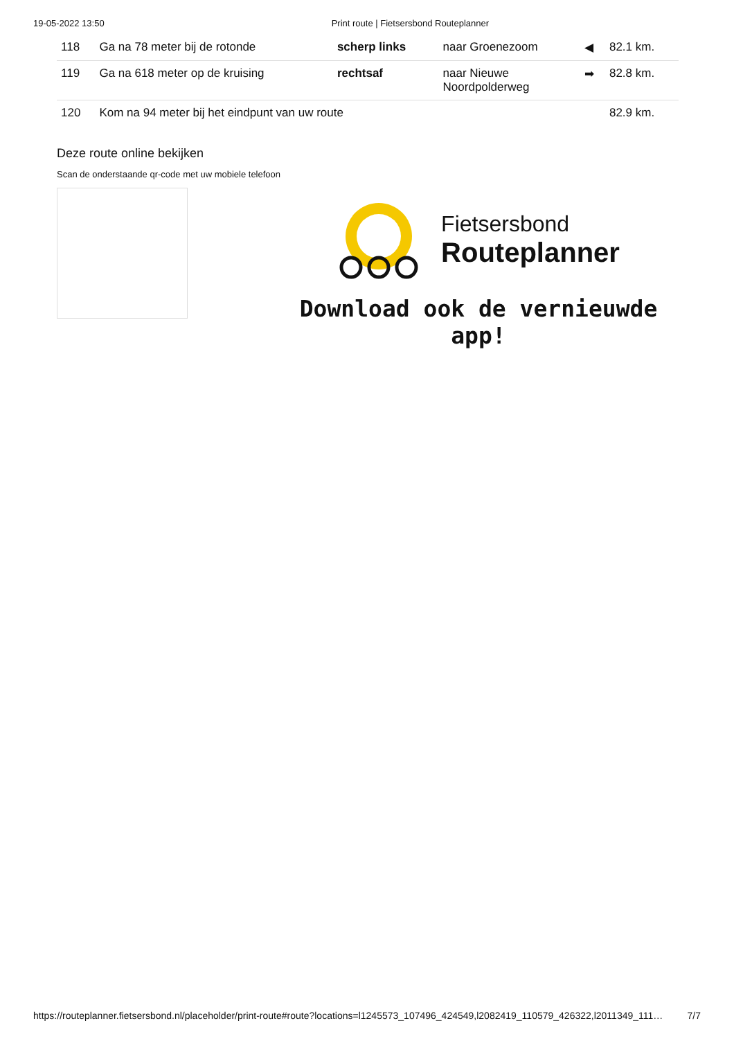19-05-2022 13:50 Print route | Fietsersbond Routeplanner
| 118 | Ga na 78 meter bij de rotonde | scherp links | naar Groenezoom | ◀ | 82.1 km. |
| 119 | Ga na 618 meter op de kruising | rechtsaf | naar Nieuwe Noordpolderweg | ➡ | 82.8 km. |
| 120 | Kom na 94 meter bij het eindpunt van uw route | | | | 82.9 km. |
Deze route online bekijken
Scan de onderstaande qr-code met uw mobiele telefoon
Fietsersbond
Routeplanner
Download ook de vernieuwde app!
https://routeplanner.fietsersbond.nl/placeholder/print-route#route?locations=l1245573_107496_424549,l2082419_110579_426322,l2011349_111… 7/7